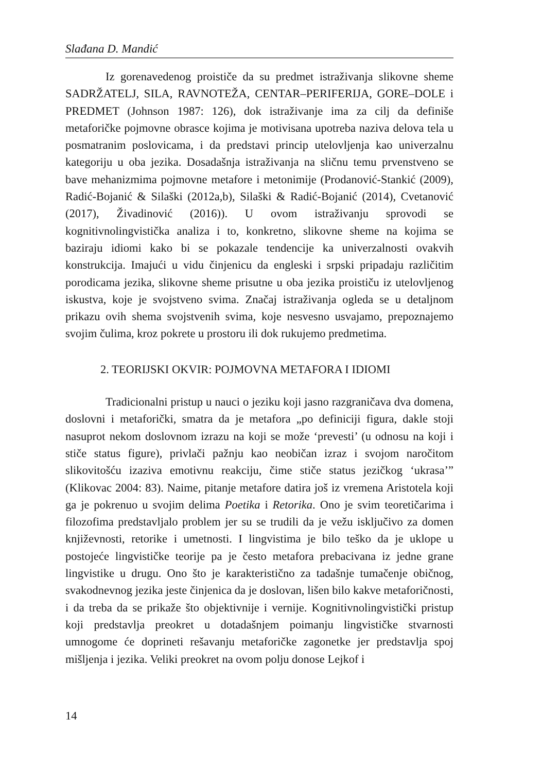Slađana D. Mandić
Iz gorenavedenog proističe da su predmet istraživanja slikovne sheme SADRŽATELJ, SILA, RAVNOTEŽA, CENTAR–PERIFERIJA, GORE–DOLE i PREDMET (Johnson 1987: 126), dok istraživanje ima za cilj da definiše metaforičke pojmovne obrasce kojima je motivisana upotreba naziva delova tela u posmatranim poslovicama, i da predstavi princip utelovljenja kao univerzalnu kategoriju u oba jezika. Dosadašnja istraživanja na sličnu temu prvenstveno se bave mehanizmima pojmovne metafore i metonimije (Prodanović-Stankić (2009), Radić-Bojanić & Silaški (2012a,b), Silaški & Radić-Bojanić (2014), Cvetanović (2017), Živadinović (2016)). U ovom istraživanju sprovodi se kognitivnolingvistička analiza i to, konkretno, slikovne sheme na kojima se baziraju idiomi kako bi se pokazale tendencije ka univerzalnosti ovakvih konstrukcija. Imajući u vidu činjenicu da engleski i srpski pripadaju različitim porodicama jezika, slikovne sheme prisutne u oba jezika proističu iz utelovljenog iskustva, koje je svojstveno svima. Značaj istraživanja ogleda se u detaljnom prikazu ovih shema svojstvenih svima, koje nesvesno usvajamo, prepoznajemo svojim čulima, kroz pokrete u prostoru ili dok rukujemo predmetima.
2. TEORIJSKI OKVIR: POJMOVNA METAFORA I IDIOMI
Tradicionalni pristup u nauci o jeziku koji jasno razgraničava dva domena, doslovni i metaforički, smatra da je metafora „po definiciji figura, dakle stoji nasuprot nekom doslovnom izrazu na koji se može ‘prevesti’ (u odnosu na koji i stiče status figure), privlači pažnju kao neobičan izraz i svojom naročitom slikovitošću izaziva emotivnu reakciju, čime stiče status jezičkog ‘ukrasa’” (Klikovac 2004: 83). Naime, pitanje metafore datira još iz vremena Aristotela koji ga je pokrenuo u svojim delima Poetika i Retorika. Ono je svim teoretičarima i filozofima predstavljalo problem jer su se trudili da je vežu isključivo za domen književnosti, retorike i umetnosti. I lingvistima je bilo teško da je uklope u postojeće lingvističke teorije pa je često metafora prebacivana iz jedne grane lingvistike u drugu. Ono što je karakteristično za tadašnje tumačenje običnog, svakodnevnog jezika jeste činjenica da je doslovan, lišen bilo kakve metaforičnosti, i da treba da se prikaže što objektivnije i vernije. Kognitivnolingvistički pristup koji predstavlja preokret u dotadašnjem poimanju lingvističke stvarnosti umnogome će doprineti rešavanju metaforičke zagonetke jer predstavlja spoj mišljenja i jezika. Veliki preokret na ovom polju donose Lejkof i
14